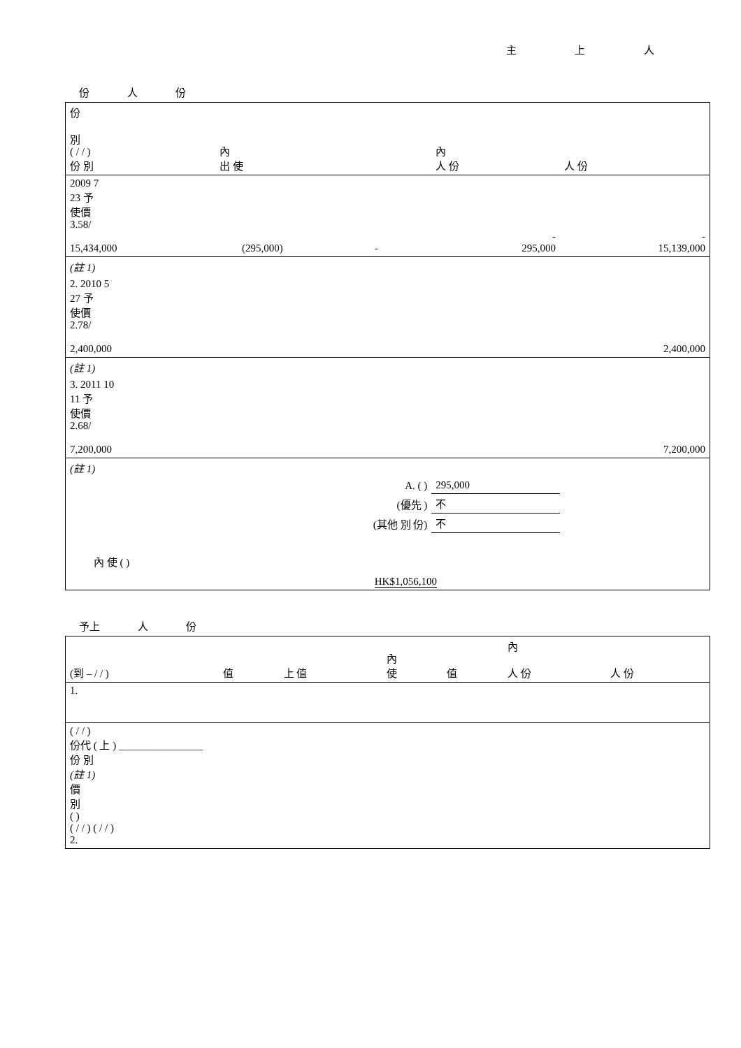主 上 人
份 人 份
| 份 別 ( / / ) 份 別 | 內 出 使 | | | | 內 人 份 | 人 份 |
| --- | --- | --- | --- | --- | --- | --- |
| 2009 7 23 予 使價 3.58/ 15,434,000 | | (295,000) | - | | - 295,000 | - 15,139,000 |
| (註 1) | | | | | | |
| 2. 2010 5 27 予 使價 2.78/ 2,400,000 | | | | | | 2,400,000 |
| (註 1) | | | | | | |
| 3. 2011 10 11 予 使價 2.68/ 7,200,000 | | | | | | 7,200,000 |
| (註 1) | | | | | | |
| A. ( ) | | | | | 295,000 | |
| (優先 ) | | | | | 不 | |
| (其他 別 份) | | | | | 不 | |
| 內 使 ( ) | | | HK$1,056,100 | | | |
予上 人 份
| (到 – / / ) | 值 | 上 值 | 內 使 | 值 | 內 人 份 | 人 份 |
| --- | --- | --- | --- | --- | --- | --- |
| 1. | | | | | | |
| ( / / ) 份代 ( 上 ) ________________ 份 別 (註 1) 價 別 ( ) ( / / ) ( / / ) 2. | | | | | | |